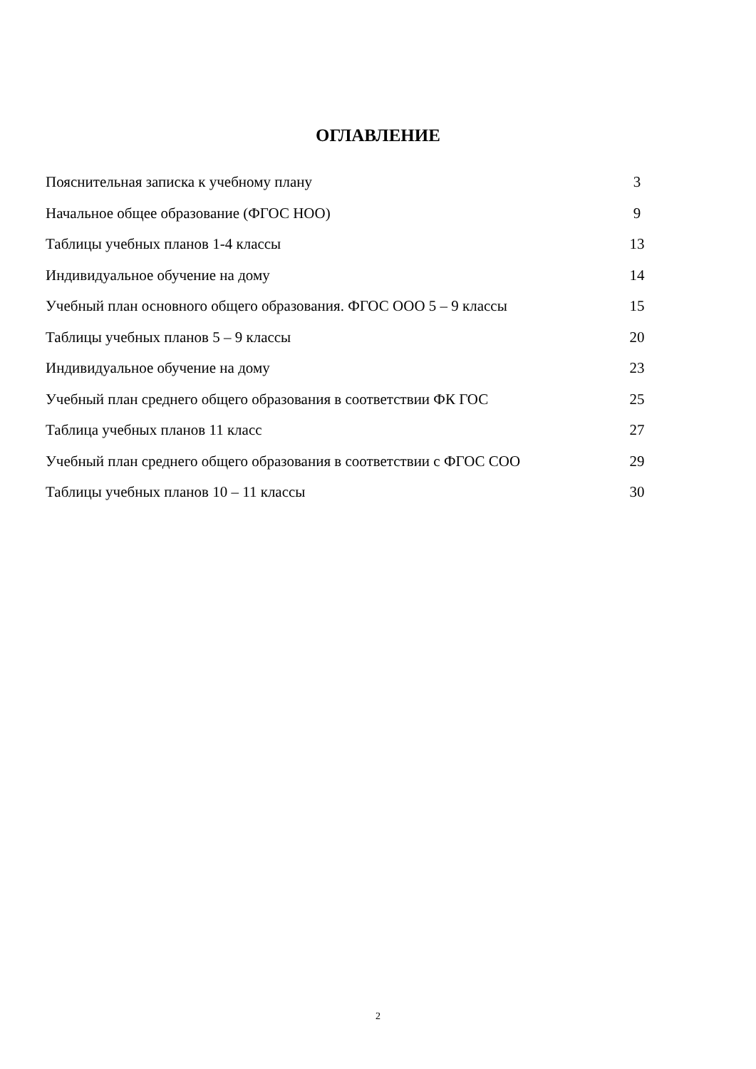ОГЛАВЛЕНИЕ
Пояснительная записка к учебному плану 3
Начальное общее образование (ФГОС НОО) 9
Таблицы учебных планов 1-4 классы 13
Индивидуальное обучение на дому 14
Учебный план основного общего образования. ФГОС ООО 5 – 9 классы 15
Таблицы учебных планов 5 – 9 классы 20
Индивидуальное обучение на дому 23
Учебный план среднего общего образования в соответствии ФК ГОС 25
Таблица учебных планов 11 класс 27
Учебный план среднего общего образования в соответствии с ФГОС СОО 29
Таблицы учебных планов 10 – 11 классы 30
2